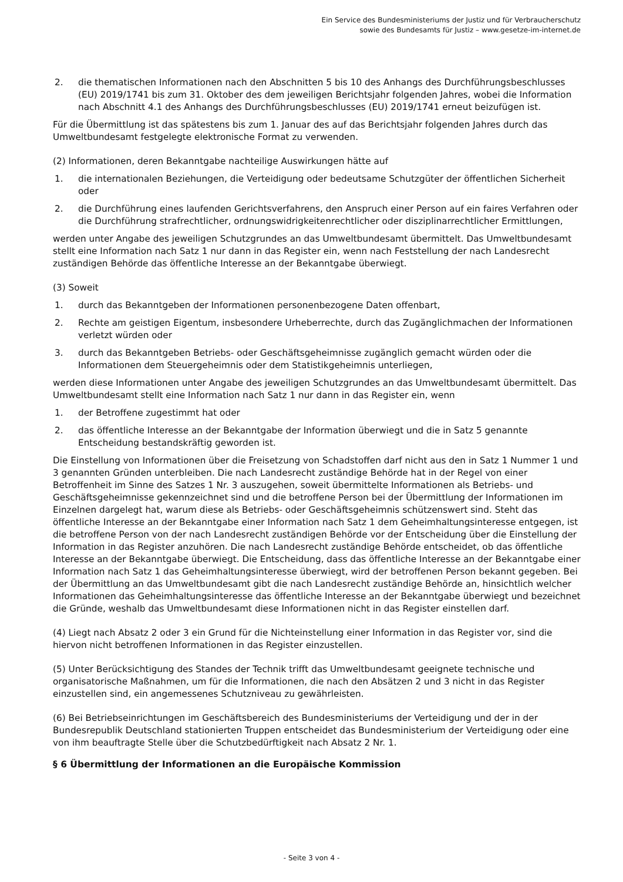Ein Service des Bundesministeriums der Justiz und für Verbraucherschutz
sowie des Bundesamts für Justiz – www.gesetze-im-internet.de
2. die thematischen Informationen nach den Abschnitten 5 bis 10 des Anhangs des Durchführungsbeschlusses (EU) 2019/1741 bis zum 31. Oktober des dem jeweiligen Berichtsjahr folgenden Jahres, wobei die Information nach Abschnitt 4.1 des Anhangs des Durchführungsbeschlusses (EU) 2019/1741 erneut beizufügen ist.
Für die Übermittlung ist das spätestens bis zum 1. Januar des auf das Berichtsjahr folgenden Jahres durch das Umweltbundesamt festgelegte elektronische Format zu verwenden.
(2) Informationen, deren Bekanntgabe nachteilige Auswirkungen hätte auf
1. die internationalen Beziehungen, die Verteidigung oder bedeutsame Schutzgüter der öffentlichen Sicherheit oder
2. die Durchführung eines laufenden Gerichtsverfahrens, den Anspruch einer Person auf ein faires Verfahren oder die Durchführung strafrechtlicher, ordnungswidrigkeitenrechtlicher oder disziplinarrechtlicher Ermittlungen,
werden unter Angabe des jeweiligen Schutzgrundes an das Umweltbundesamt übermittelt. Das Umweltbundesamt stellt eine Information nach Satz 1 nur dann in das Register ein, wenn nach Feststellung der nach Landesrecht zuständigen Behörde das öffentliche Interesse an der Bekanntgabe überwiegt.
(3) Soweit
1. durch das Bekanntgeben der Informationen personenbezogene Daten offenbart,
2. Rechte am geistigen Eigentum, insbesondere Urheberrechte, durch das Zugänglichmachen der Informationen verletzt würden oder
3. durch das Bekanntgeben Betriebs- oder Geschäftsgeheimnisse zugänglich gemacht würden oder die Informationen dem Steuergeheimnis oder dem Statistikgeheimnis unterliegen,
werden diese Informationen unter Angabe des jeweiligen Schutzgrundes an das Umweltbundesamt übermittelt. Das Umweltbundesamt stellt eine Information nach Satz 1 nur dann in das Register ein, wenn
1. der Betroffene zugestimmt hat oder
2. das öffentliche Interesse an der Bekanntgabe der Information überwiegt und die in Satz 5 genannte Entscheidung bestandskräftig geworden ist.
Die Einstellung von Informationen über die Freisetzung von Schadstoffen darf nicht aus den in Satz 1 Nummer 1 und 3 genannten Gründen unterbleiben. Die nach Landesrecht zuständige Behörde hat in der Regel von einer Betroffenheit im Sinne des Satzes 1 Nr. 3 auszugehen, soweit übermittelte Informationen als Betriebs- und Geschäftsgeheimnisse gekennzeichnet sind und die betroffene Person bei der Übermittlung der Informationen im Einzelnen dargelegt hat, warum diese als Betriebs- oder Geschäftsgeheimnis schützenswert sind. Steht das öffentliche Interesse an der Bekanntgabe einer Information nach Satz 1 dem Geheimhaltungsinteresse entgegen, ist die betroffene Person von der nach Landesrecht zuständigen Behörde vor der Entscheidung über die Einstellung der Information in das Register anzuhören. Die nach Landesrecht zuständige Behörde entscheidet, ob das öffentliche Interesse an der Bekanntgabe überwiegt. Die Entscheidung, dass das öffentliche Interesse an der Bekanntgabe einer Information nach Satz 1 das Geheimhaltungsinteresse überwiegt, wird der betroffenen Person bekannt gegeben. Bei der Übermittlung an das Umweltbundesamt gibt die nach Landesrecht zuständige Behörde an, hinsichtlich welcher Informationen das Geheimhaltungsinteresse das öffentliche Interesse an der Bekanntgabe überwiegt und bezeichnet die Gründe, weshalb das Umweltbundesamt diese Informationen nicht in das Register einstellen darf.
(4) Liegt nach Absatz 2 oder 3 ein Grund für die Nichteinstellung einer Information in das Register vor, sind die hiervon nicht betroffenen Informationen in das Register einzustellen.
(5) Unter Berücksichtigung des Standes der Technik trifft das Umweltbundesamt geeignete technische und organisatorische Maßnahmen, um für die Informationen, die nach den Absätzen 2 und 3 nicht in das Register einzustellen sind, ein angemessenes Schutzniveau zu gewährleisten.
(6) Bei Betriebseinrichtungen im Geschäftsbereich des Bundesministeriums der Verteidigung und der in der Bundesrepublik Deutschland stationierten Truppen entscheidet das Bundesministerium der Verteidigung oder eine von ihm beauftragte Stelle über die Schutzbedürftigkeit nach Absatz 2 Nr. 1.
§ 6 Übermittlung der Informationen an die Europäische Kommission
- Seite 3 von 4 -